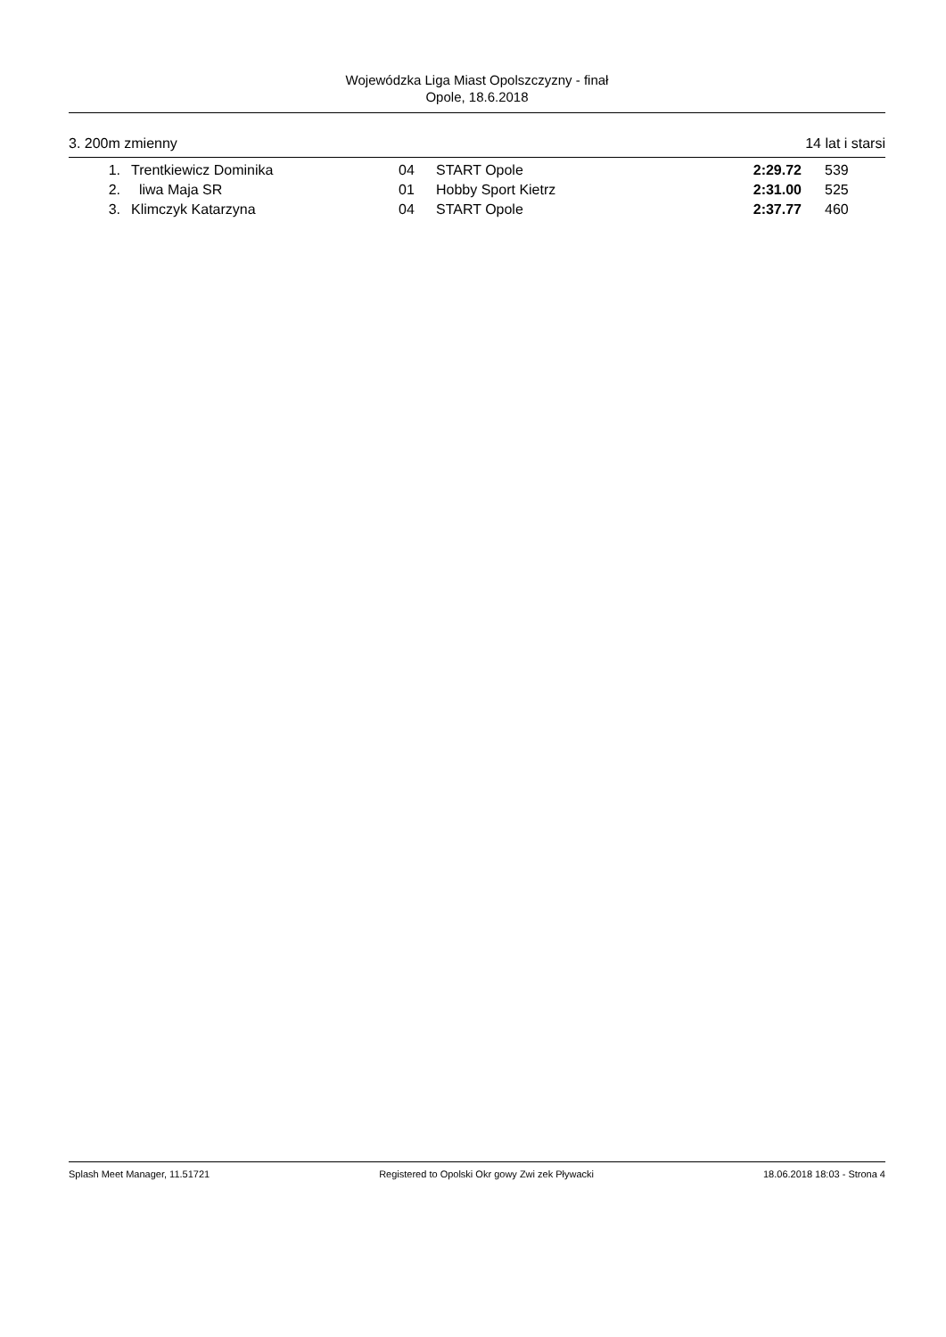Wojewódzka Liga Miast Opolszczyzny - finał
Opole, 18.6.2018
3. 200m zmienny 14 lat i starsi
| 1. | Trentkiewicz Dominika | 04 | START Opole | 2:29.72 | 539 |
| 2. | liwa Maja SR | 01 | Hobby Sport Kietrz | 2:31.00 | 525 |
| 3. | Klimczyk Katarzyna | 04 | START Opole | 2:37.77 | 460 |
Splash Meet Manager, 11.51721 Registered to Opolski Okr gowy Zwi zek Pływacki 18.06.2018 18:03 - Strona 4